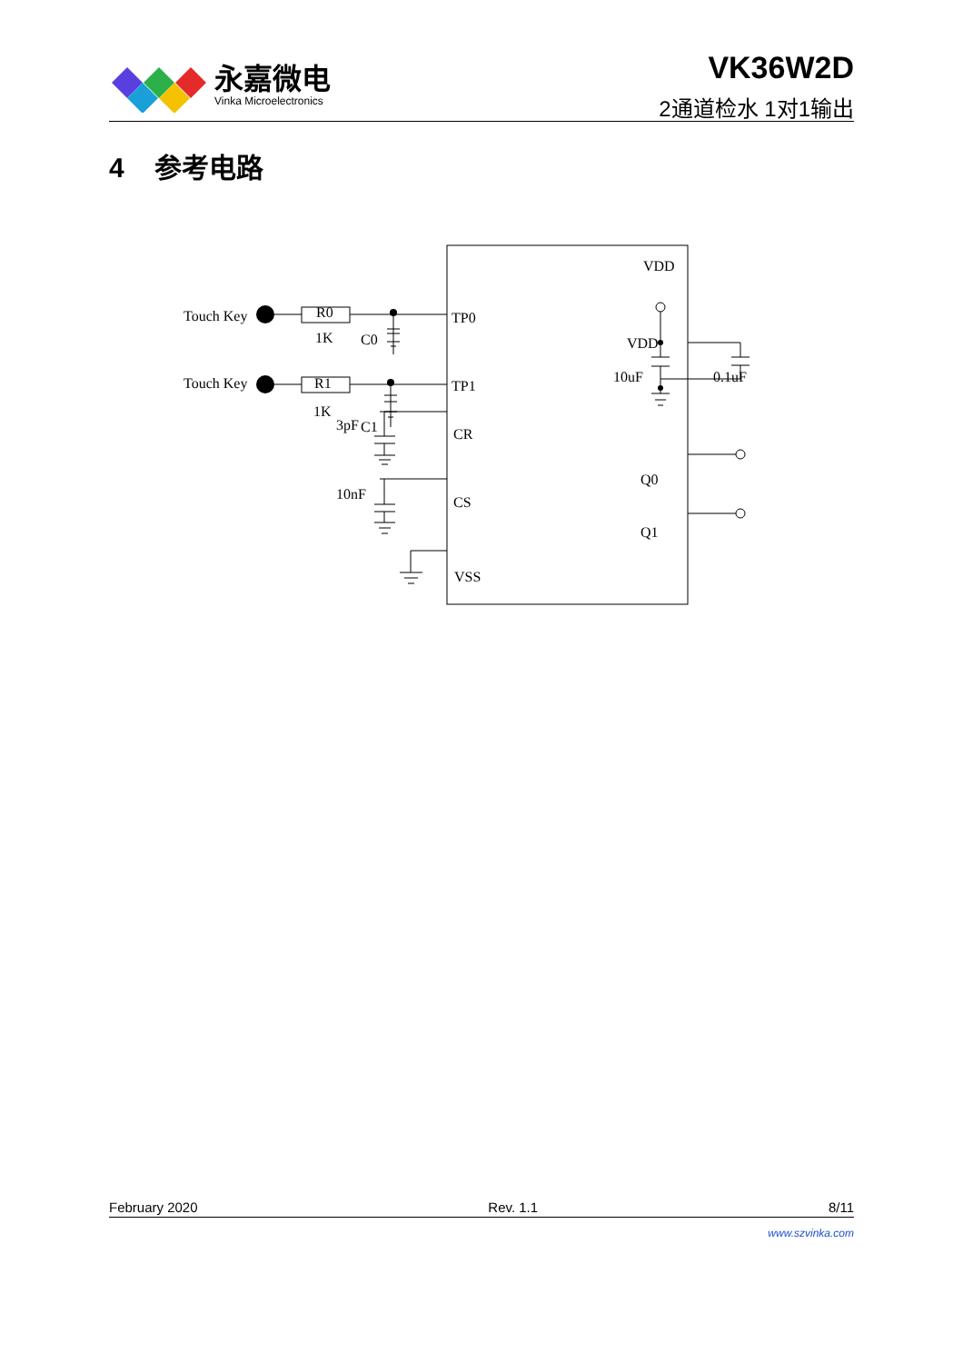永嘉微电
Vinka Microelectronics
VK36W2D
2通道检水 1对1输出
4 参考电路
Touch Key
Touch Key
R0
R1
1K
1K
C0
C1
TP0
TP1
CR
CS
VSS
VDD
Q0
Q1
VDD
10uF
0.1uF
3pF
10nF
February 2020 Rev. 1.1 8/11
www.szvinka.com